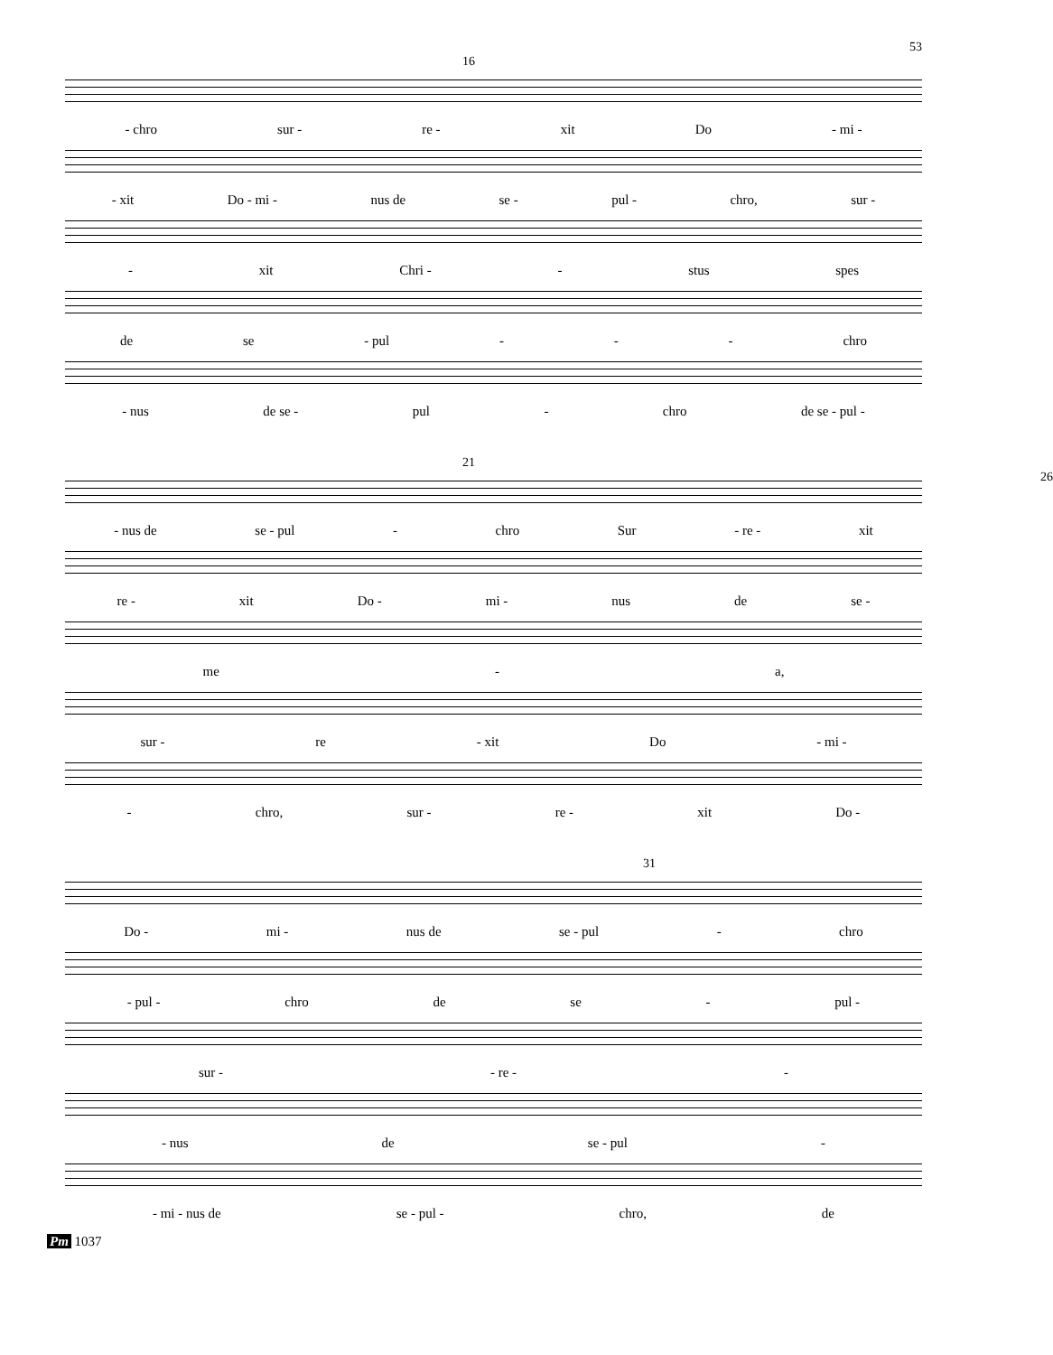53
16
- chro sur - re - xit Do - mi -
- xit Do - mi - nus de se - pul - chro, sur -
- xit Chri - - stus spes
de se - pul - - - chro
- nus de se - pul - chro de se - pul -
21 26
- nus de se - pul - chro Sur - re - xit
re - xit Do - mi - nus de se -
me - a,
sur - re - xit Do - mi -
- chro, sur - re - xit Do -
31
Do - mi - nus de se - pul - chro
- pul - chro de se - pul -
sur - - re - -
- nus de se - pul -
- mi - nus de se - pul - chro, de
Pm 1037